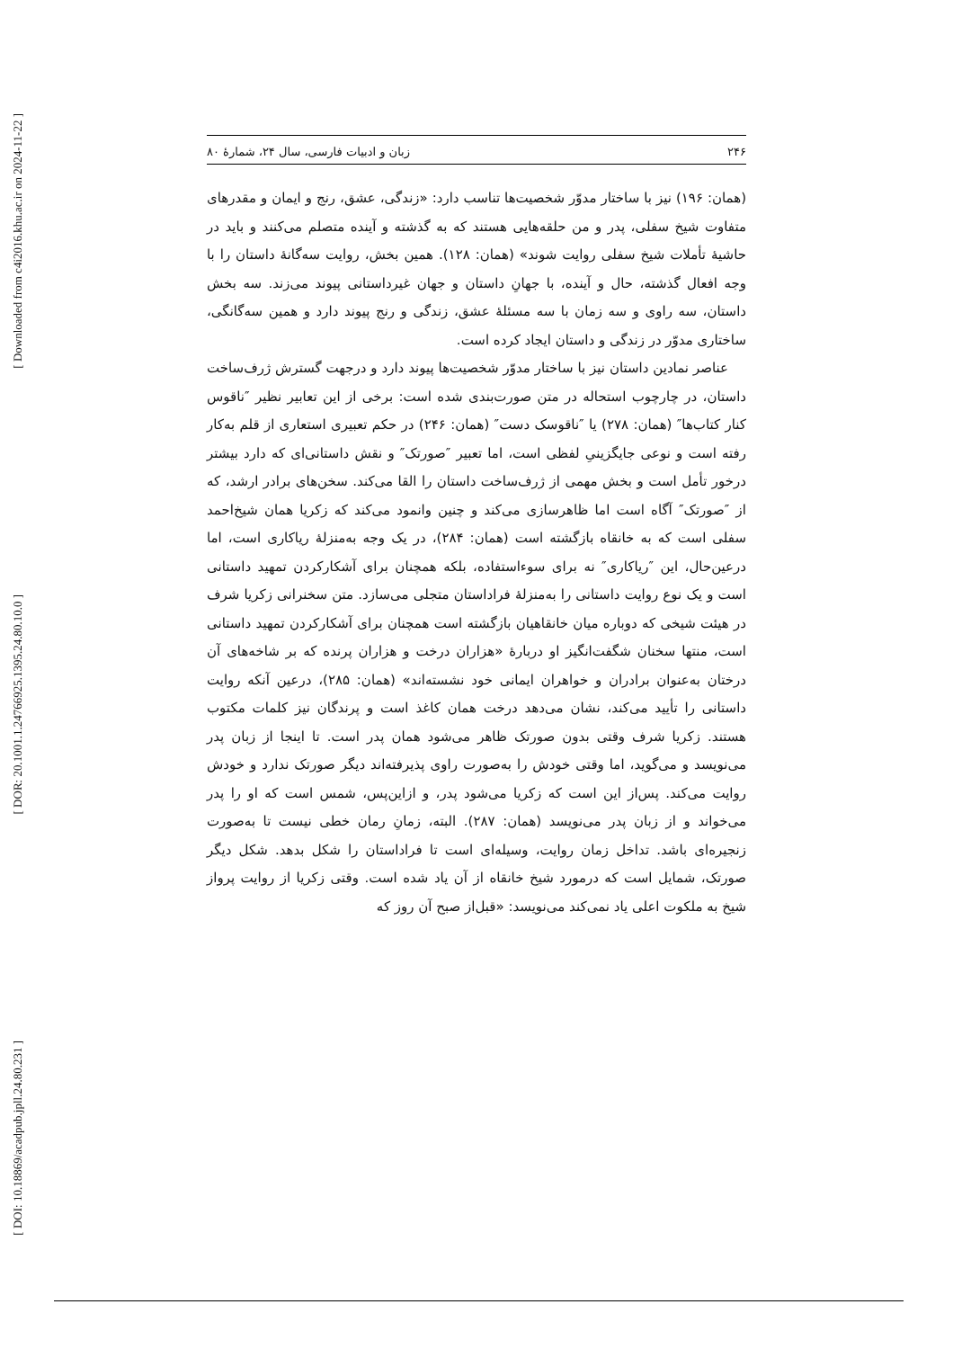[ Downloaded from c4i2016.khu.ac.ir on 2024-11-22 ]
[ DOR: 20.1001.1.24766925.1395.24.80.10.0 ]
[ DOI: 10.18869/acadpub.jpll.24.80.231 ]
۲۴۶ زبان و ادبیات فارسی، سال ۲۴، شمارۀ ۸۰
(همان: ۱۹۶) نیز با ساختار مدوّر شخصیت‌ها تناسب دارد: «زندگی، عشق، رنج و ایمان و مقدرهای متفاوت شیخ سفلی، پدر و من حلقه‌هایی هستند که به گذشته و آینده متصلم می‌کنند و باید در حاشیۀ تأملات شیخ سفلی روایت شوند» (همان: ۱۲۸). همین بخش، روایت سه‌گانۀ داستان را با وجه افعال گذشته، حال و آینده، با جهانِ داستان و جهان غیرداستانی پیوند می‌زند. سه بخش داستان، سه راوی و سه زمان با سه مسئلۀ عشق، زندگی و رنج پیوند دارد و همین سه‌گانگی، ساختاری مدوّر در زندگی و داستان ایجاد کرده است.
عناصر نمادین داستان نیز با ساختار مدوّر شخصیت‌ها پیوند دارد و درجهت گسترش ژرف‌ساخت داستان، در چارچوب استحاله در متن صورت‌بندی شده است: برخی از این تعابیر نظیر ″ناقوس کنار کتاب‌ها″ (همان: ۲۷۸) یا ″ناقوسک دست″ (همان: ۲۴۶) در حکم تعبیری استعاری از قلم به‌کار رفته است و نوعی جایگزینیِ لفظی است، اما تعبیر ″صورتک″ و نقش داستانی‌ای که دارد بیشتر درخور تأمل است و بخش مهمی از ژرف‌ساخت داستان را القا می‌کند. سخن‌های برادر ارشد، که از ″صورتک″ آگاه است اما ظاهرسازی می‌کند و چنین وانمود می‌کند که زکریا همان شیخ‌احمد سفلی است که به خانقاه بازگشته است (همان: ۲۸۴)، در یک وجه به‌منزلۀ ریاکاری است، اما درعین‌حال، این ″ریاکاری″ نه برای سوءاستفاده، بلکه همچنان برای آشکارکردن تمهید داستانی است و یک نوع روایت داستانی را به‌منزلۀ فراداستان متجلی می‌سازد. متن سخنرانی زکریا شرف در هیئت شیخی که دوباره میان خانقاهیان بازگشته است همچنان برای آشکارکردن تمهید داستانی است، منتها سخنان شگفت‌انگیز او دربارۀ «هزاران درخت و هزاران پرنده که بر شاخه‌های آن درختان به‌عنوان برادران و خواهران ایمانی خود نشسته‌اند» (همان: ۲۸۵)، درعین آنکه روایت داستانی را تأیید می‌کند، نشان می‌دهد درخت همان کاغذ است و پرندگان نیز کلمات مکتوب هستند. زکریا شرف وقتی بدون صورتک ظاهر می‌شود همان پدر است. تا اینجا از زبان پدر می‌نویسد و می‌گوید، اما وقتی خودش را به‌صورت راوی پذیرفته‌اند دیگر صورتک ندارد و خودش روایت می‌کند. پس‌از این است که زکریا می‌شود پدر، و ازاین‌پس، شمس است که او را پدر می‌خواند و از زبان پدر می‌نویسد (همان: ۲۸۷). البته، زمانِ رمان خطی نیست تا به‌صورت زنجیره‌ای باشد. تداخل زمان روایت، وسیله‌ای است تا فراداستان را شکل بدهد. شکل دیگر صورتک، شمایل است که درمورد شیخ خانقاه از آن یاد شده است. وقتی زکریا از روایت پرواز شیخ به ملکوت اعلی یاد نمی‌کند می‌نویسد: «قبل‌از صبح آن روز که